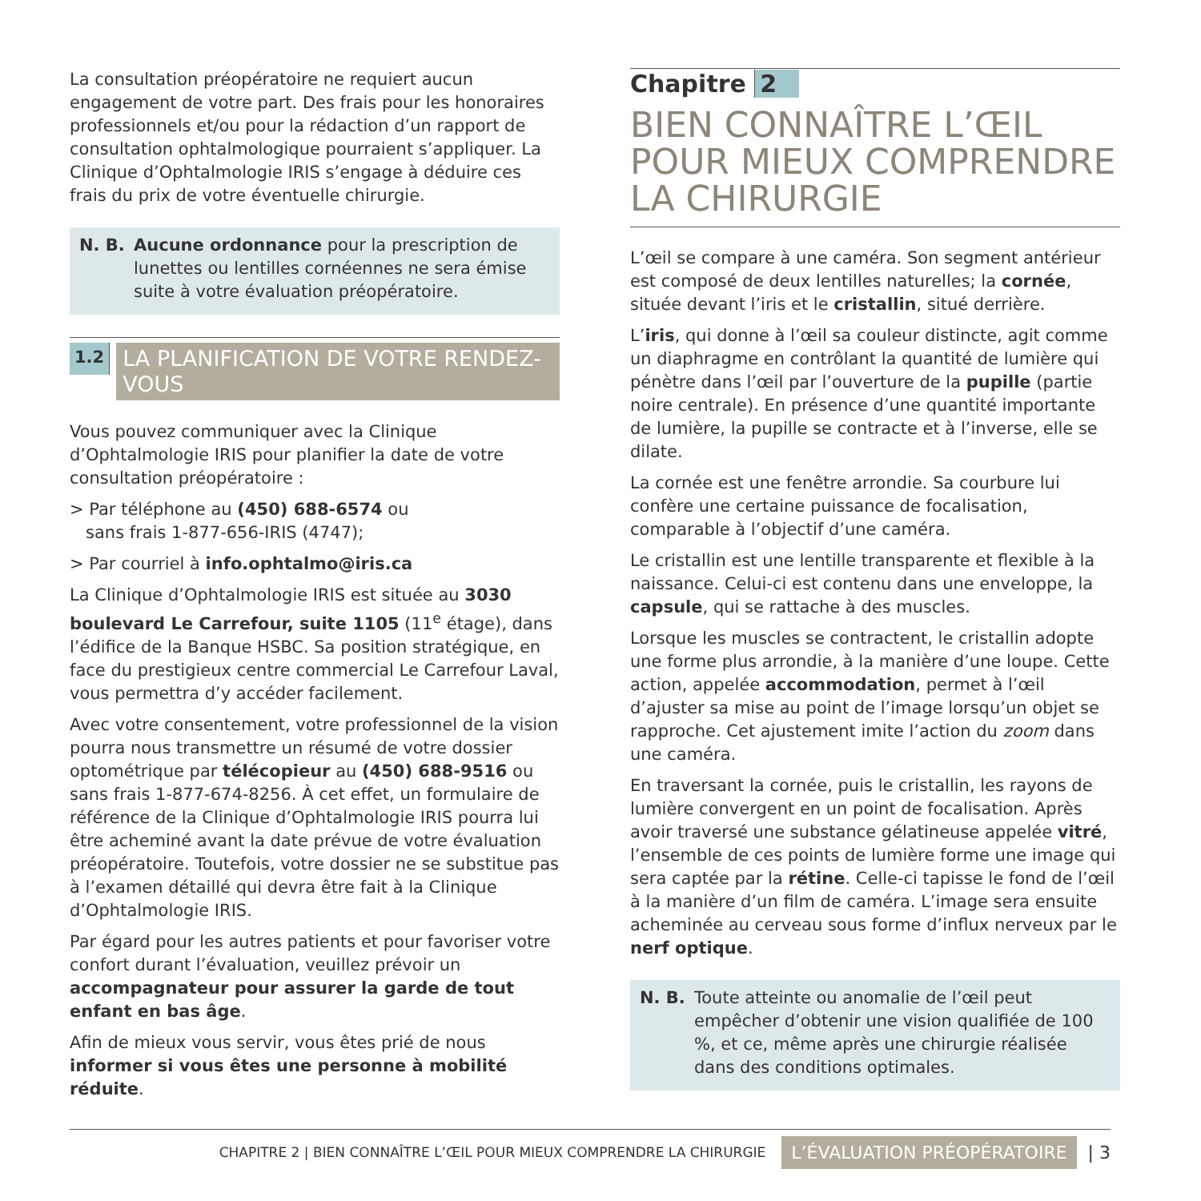La consultation préopératoire ne requiert aucun engagement de votre part. Des frais pour les honoraires professionnels et/ou pour la rédaction d’un rapport de consultation ophtalmologique pourraient s’appliquer. La Clinique d’Ophtalmologie IRIS s’engage à déduire ces frais du prix de votre éventuelle chirurgie.
N. B. Aucune ordonnance pour la prescription de lunettes ou lentilles cornéennes ne sera émise suite à votre évaluation préopératoire.
1.2 LA PLANIFICATION DE VOTRE RENDEZ-VOUS
Vous pouvez communiquer avec la Clinique d’Ophtalmologie IRIS pour planifier la date de votre consultation préopératoire :
> Par téléphone au (450) 688-6574 ou
sans frais 1-877-656-IRIS (4747);
> Par courriel à info.ophtalmo@iris.ca
La Clinique d’Ophtalmologie IRIS est située au 3030 boulevard Le Carrefour, suite 1105 (11<sup>e</sup> étage), dans l’édifice de la Banque HSBC. Sa position stratégique, en face du prestigieux centre commercial Le Carrefour Laval, vous permettra d’y accéder facilement.
Avec votre consentement, votre professionnel de la vision pourra nous transmettre un résumé de votre dossier optométrique par télécopieur au (450) 688-9516 ou sans frais 1-877-674-8256. À cet effet, un formulaire de référence de la Clinique d’Ophtalmologie IRIS pourra lui être acheminé avant la date prévue de votre évaluation préopératoire. Toutefois, votre dossier ne se substitue pas à l’examen détaillé qui devra être fait à la Clinique d’Ophtalmologie IRIS.
Par égard pour les autres patients et pour favoriser votre confort durant l’évaluation, veuillez prévoir un accompagnateur pour assurer la garde de tout enfant en bas âge.
Afin de mieux vous servir, vous êtes prié de nous informer si vous êtes une personne à mobilité réduite.
Chapitre 2
BIEN CONNAÎTRE L’ŒIL POUR MIEUX COMPRENDRE LA CHIRURGIE
L’œil se compare à une caméra. Son segment antérieur est composé de deux lentilles naturelles; la cornée, située devant l’iris et le cristallin, situé derrière.
L’iris, qui donne à l’œil sa couleur distincte, agit comme un diaphragme en contrôlant la quantité de lumière qui pénètre dans l’œil par l’ouverture de la pupille (partie noire centrale). En présence d’une quantité importante de lumière, la pupille se contracte et à l’inverse, elle se dilate.
La cornée est une fenêtre arrondie. Sa courbure lui confère une certaine puissance de focalisation, comparable à l’objectif d’une caméra.
Le cristallin est une lentille transparente et flexible à la naissance. Celui-ci est contenu dans une enveloppe, la capsule, qui se rattache à des muscles.
Lorsque les muscles se contractent, le cristallin adopte une forme plus arrondie, à la manière d’une loupe. Cette action, appelée accommodation, permet à l’œil d’ajuster sa mise au point de l’image lorsqu’un objet se rapproche. Cet ajustement imite l’action du zoom dans une caméra.
En traversant la cornée, puis le cristallin, les rayons de lumière convergent en un point de focalisation. Après avoir traversé une substance gélatineuse appelée vitré, l’ensemble de ces points de lumière forme une image qui sera captée par la rétine. Celle-ci tapisse le fond de l’œil à la manière d’un film de caméra. L’image sera ensuite acheminée au cerveau sous forme d’influx nerveux par le nerf optique.
N. B. Toute atteinte ou anomalie de l’œil peut empêcher d’obtenir une vision qualifiée de 100 %, et ce, même après une chirurgie réalisée dans des conditions optimales.
CHAPITRE 2 | BIEN CONNAÎTRE L’ŒIL POUR MIEUX COMPRENDRE LA CHIRURGIE L’ÉVALUATION PRÉOPÉRATOIRE | 3